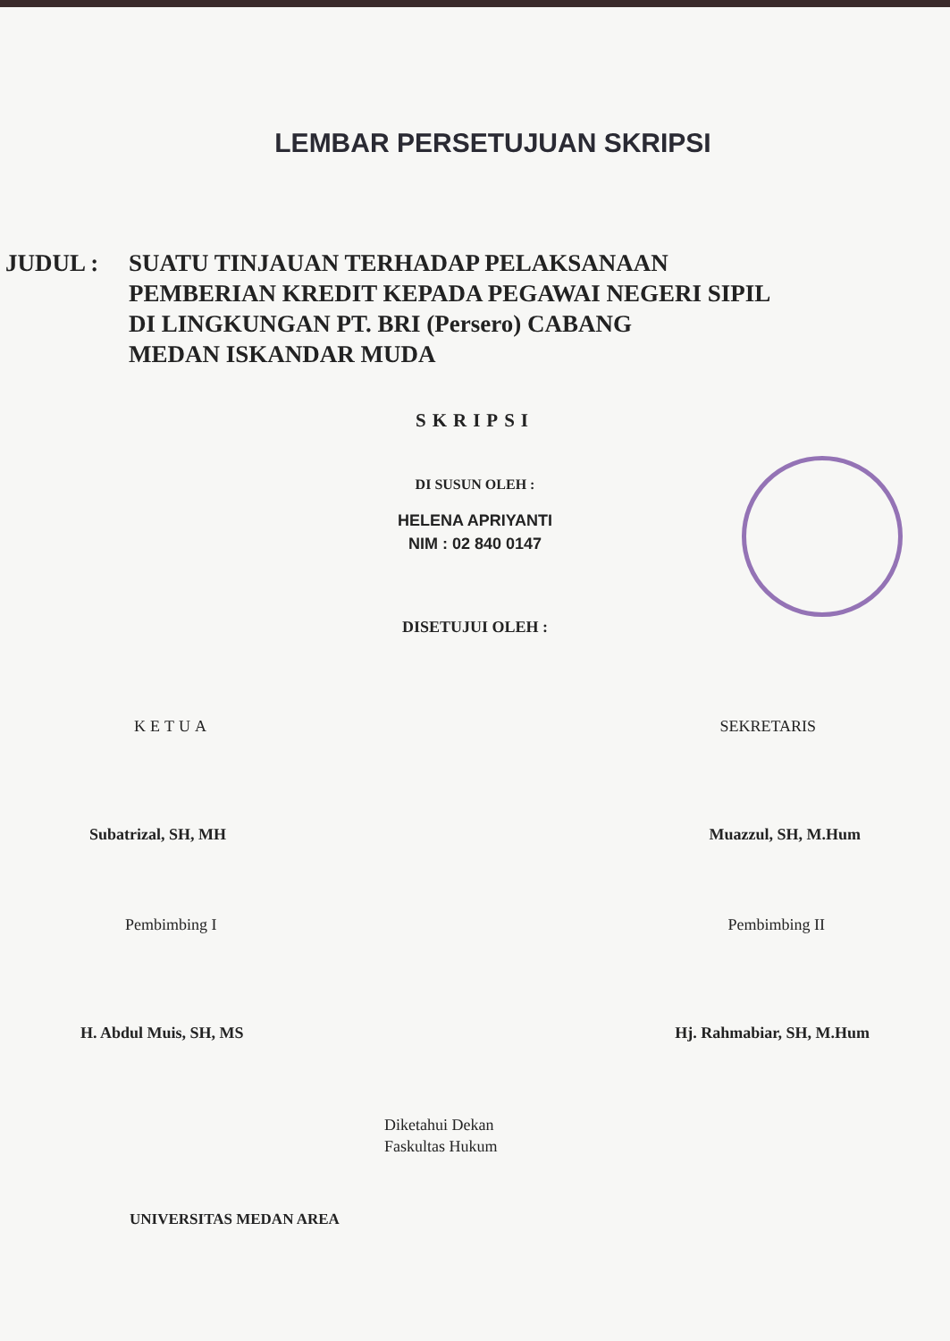LEMBAR PERSETUJUAN SKRIPSI
JUDUL : SUATU TINJAUAN TERHADAP PELAKSANAAN
PEMBERIAN KREDIT KEPADA PEGAWAI NEGERI SIPIL
DI LINGKUNGAN PT. BRI (Persero) CABANG
MEDAN ISKANDAR MUDA
SKRIPSI
DI SUSUN OLEH :
HELENA APRIYANTI
NIM : 02 840 0147
DISETUJUI OLEH :
KETUA SEKRETARIS
Subatrizal, SH, MH Muazzul, SH, M.Hum
Pembimbing I Pembimbing II
H. Abdul Muis, SH, MS Hj. Rahmabiar, SH, M.Hum
Diketahui Dekan
Faskultas Hukum
UNIVERSITAS MEDAN AREA